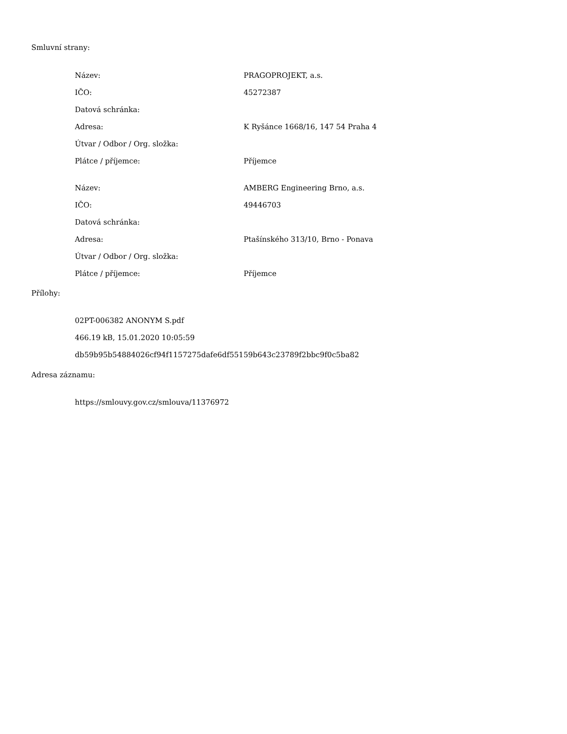Smluvní strany:
| Název: | PRAGOPROJEKT, a.s. |
| IČO: | 45272387 |
| Datová schránka: | |
| Adresa: | K Ryšánce 1668/16, 147 54 Praha 4 |
| Útvar / Odbor / Org. složka: | |
| Plátce / příjemce: | Příjemce |
| Název: | AMBERG Engineering Brno, a.s. |
| IČO: | 49446703 |
| Datová schránka: | |
| Adresa: | Ptašínského 313/10, Brno - Ponava |
| Útvar / Odbor / Org. složka: | |
| Plátce / příjemce: | Příjemce |
Přílohy:
02PT-006382 ANONYM S.pdf
466.19 kB, 15.01.2020 10:05:59
db59b95b54884026cf94f1157275dafe6df55159b643c23789f2bbc9f0c5ba82
Adresa záznamu:
https://smlouvy.gov.cz/smlouva/11376972